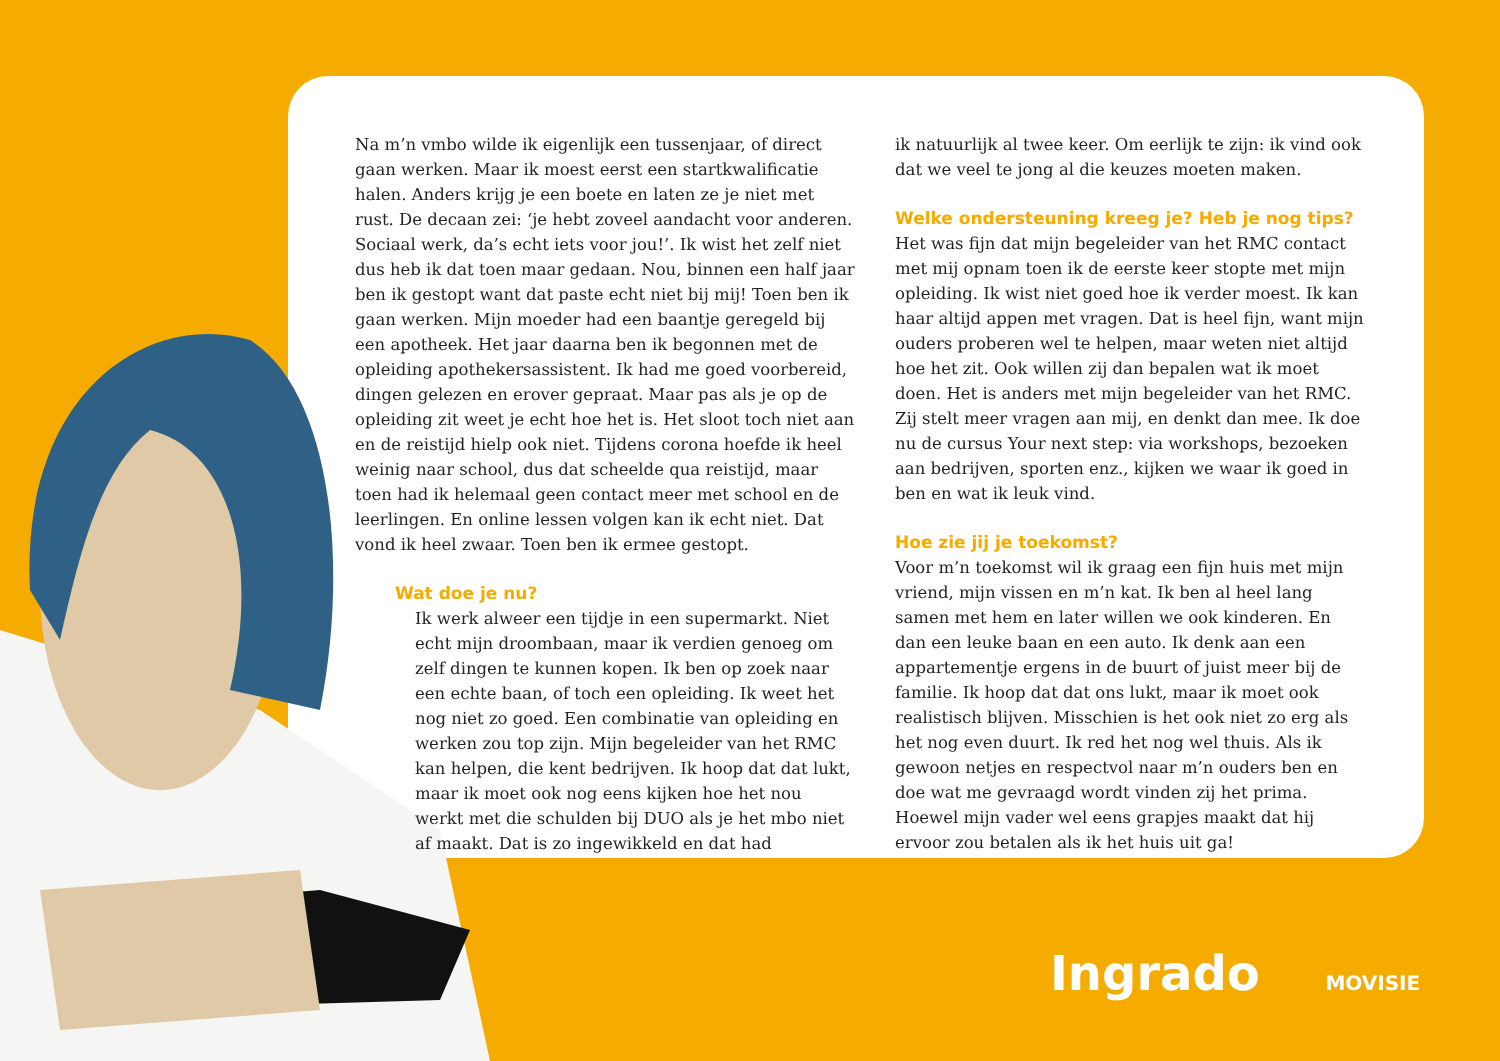Na m’n vmbo wilde ik eigenlijk een tussenjaar, of direct gaan werken. Maar ik moest eerst een startkwalificatie halen. Anders krijg je een boete en laten ze je niet met rust. De decaan zei: ‘je hebt zoveel aandacht voor anderen. Sociaal werk, da’s echt iets voor jou!’. Ik wist het zelf niet dus heb ik dat toen maar gedaan. Nou, binnen een half jaar ben ik gestopt want dat paste echt niet bij mij! Toen ben ik gaan werken. Mijn moeder had een baantje geregeld bij een apotheek. Het jaar daarna ben ik begonnen met de opleiding apothekersassistent. Ik had me goed voorbereid, dingen gelezen en erover gepraat. Maar pas als je op de opleiding zit weet je echt hoe het is. Het sloot toch niet aan en de reistijd hielp ook niet. Tijdens corona hoefde ik heel weinig naar school, dus dat scheelde qua reistijd, maar toen had ik helemaal geen contact meer met school en de leerlingen. En online lessen volgen kan ik echt niet. Dat vond ik heel zwaar. Toen ben ik ermee gestopt.
Wat doe je nu?
Ik werk alweer een tijdje in een supermarkt. Niet echt mijn droombaan, maar ik verdien genoeg om zelf dingen te kunnen kopen. Ik ben op zoek naar een echte baan, of toch een opleiding. Ik weet het nog niet zo goed. Een combinatie van opleiding en werken zou top zijn. Mijn begeleider van het RMC kan helpen, die kent bedrijven. Ik hoop dat dat lukt, maar ik moet ook nog eens kijken hoe het nou werkt met die schulden bij DUO als je het mbo niet af maakt. Dat is zo ingewikkeld en dat had
ik natuurlijk al twee keer. Om eerlijk te zijn: ik vind ook dat we veel te jong al die keuzes moeten maken.
Welke ondersteuning kreeg je? Heb je nog tips?
Het was fijn dat mijn begeleider van het RMC contact met mij opnam toen ik de eerste keer stopte met mijn opleiding. Ik wist niet goed hoe ik verder moest. Ik kan haar altijd appen met vragen. Dat is heel fijn, want mijn ouders proberen wel te helpen, maar weten niet altijd hoe het zit. Ook willen zij dan bepalen wat ik moet doen. Het is anders met mijn begeleider van het RMC. Zij stelt meer vragen aan mij, en denkt dan mee. Ik doe nu de cursus Your next step: via workshops, bezoeken aan bedrijven, sporten enz., kijken we waar ik goed in ben en wat ik leuk vind.
Hoe zie jij je toekomst?
Voor m’n toekomst wil ik graag een fijn huis met mijn vriend, mijn vissen en m’n kat. Ik ben al heel lang samen met hem en later willen we ook kinderen. En dan een leuke baan en een auto. Ik denk aan een appartementje ergens in de buurt of juist meer bij de familie. Ik hoop dat dat ons lukt, maar ik moet ook realistisch blijven. Misschien is het ook niet zo erg als het nog even duurt. Ik red het nog wel thuis. Als ik gewoon netjes en respectvol naar m’n ouders ben en doe wat me gevraagd wordt vinden zij het prima. Hoewel mijn vader wel eens grapjes maakt dat hij ervoor zou betalen als ik het huis uit ga!
Ingrado MOVISIE